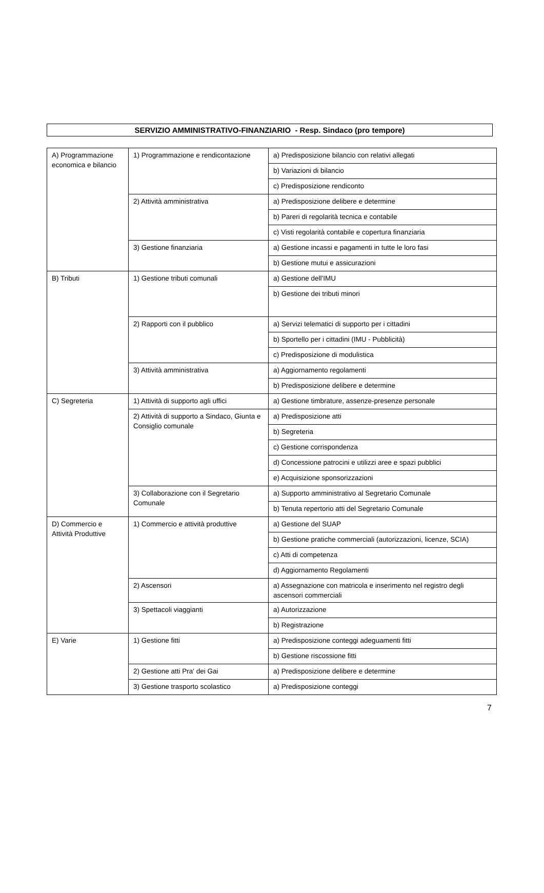SERVIZIO AMMINISTRATIVO-FINANZIARIO - Resp. Sindaco (pro tempore)
| A) Programmazione economica e bilancio | 1) Programmazione e rendicontazione | a) Predisposizione bilancio con relativi allegati |
| | | b) Variazioni di bilancio |
| | | c) Predisposizione rendiconto |
| | 2) Attività amministrativa | a) Predisposizione delibere e determine |
| | | b) Pareri di regolarità tecnica e contabile |
| | | c) Visti regolarità contabile e copertura finanziaria |
| | 3) Gestione finanziaria | a) Gestione incassi e pagamenti in tutte le loro fasi |
| | | b) Gestione mutui e assicurazioni |
| B) Tributi | 1) Gestione tributi comunali | a) Gestione dell'IMU |
| | | b) Gestione dei tributi minori |
| | 2) Rapporti con il pubblico | a) Servizi telematici di supporto per i cittadini |
| | | b) Sportello per i cittadini (IMU - Pubblicità) |
| | | c) Predisposizione di modulistica |
| | 3) Attività amministrativa | a) Aggiornamento regolamenti |
| | | b) Predisposizione delibere e determine |
| C) Segreteria | 1) Attività di supporto agli uffici | a) Gestione timbrature, assenze-presenze personale |
| | 2) Attività di supporto a Sindaco, Giunta e Consiglio comunale | a) Predisposizione atti |
| | | b) Segreteria |
| | | c) Gestione corrispondenza |
| | | d) Concessione patrocini e utilizzi aree e spazi pubblici |
| | | e) Acquisizione sponsorizzazioni |
| | 3) Collaborazione con il Segretario Comunale | a) Supporto amministrativo al Segretario Comunale |
| | | b) Tenuta repertorio atti del Segretario Comunale |
| D) Commercio e Attività Produttive | 1) Commercio e attività produttive | a) Gestione del SUAP |
| | | b) Gestione pratiche commerciali (autorizzazioni, licenze, SCIA) |
| | | c) Atti di competenza |
| | | d) Aggiornamento Regolamenti |
| | 2) Ascensori | a) Assegnazione con matricola e inserimento nel registro degli ascensori commerciali |
| | 3) Spettacoli viaggianti | a) Autorizzazione |
| | | b) Registrazione |
| E) Varie | 1) Gestione fitti | a) Predisposizione conteggi adeguamenti fitti |
| | | b) Gestione riscossione fitti |
| | 2) Gestione atti Pra' dei Gai | a) Predisposizione delibere e determine |
| | 3) Gestione trasporto scolastico | a) Predisposizione conteggi |
7